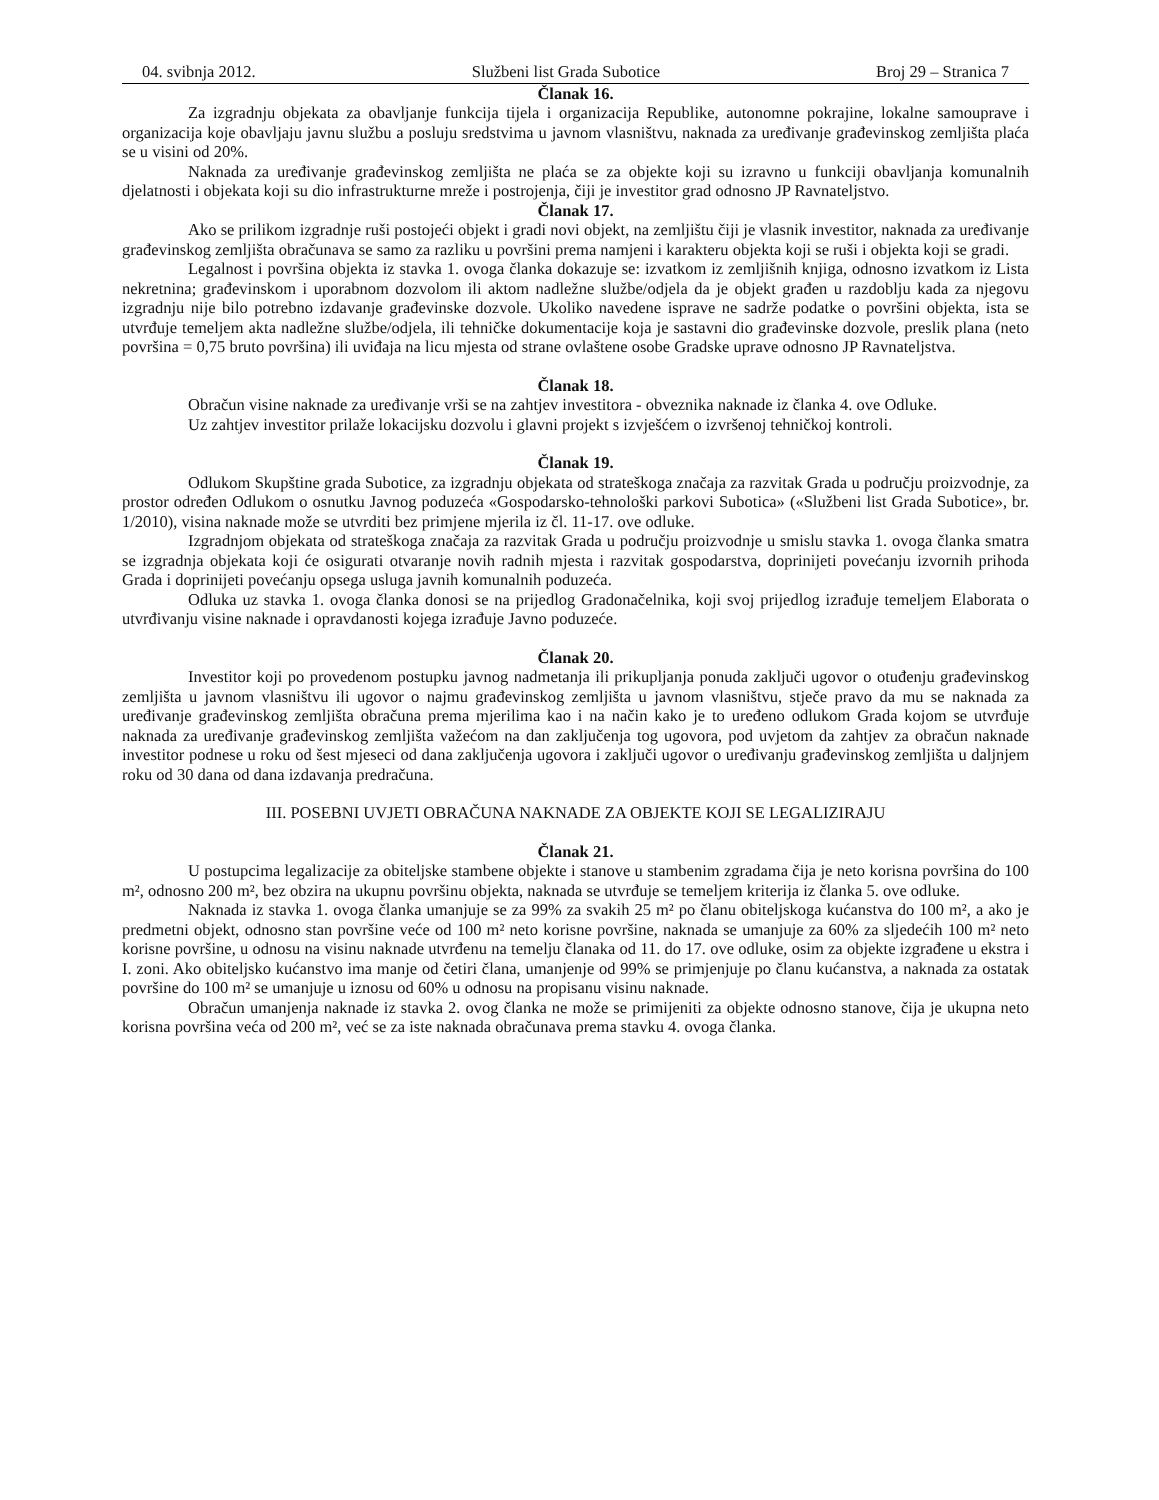04. svibnja 2012. Službeni list Grada Subotice Broj 29 – Stranica 7
Članak 16.
Za izgradnju objekata za obavljanje funkcija tijela i organizacija Republike, autonomne pokrajine, lokalne samouprave i organizacija koje obavljaju javnu službu a posluju sredstvima u javnom vlasništvu, naknada za uređivanje građevinskog zemljišta plaća se u visini od 20%.
Naknada za uređivanje građevinskog zemljišta ne plaća se za objekte koji su izravno u funkciji obavljanja komunalnih djelatnosti i objekata koji su dio infrastrukturne mreže i postrojenja, čiji je investitor grad odnosno JP Ravnateljstvo.
Članak 17.
Ako se prilikom izgradnje ruši postojeći objekt i gradi novi objekt, na zemljištu čiji je vlasnik investitor, naknada za uređivanje građevinskog zemljišta obračunava se samo za razliku u površini prema namjeni i karakteru objekta koji se ruši i objekta koji se gradi.
Legalnost i površina objekta iz stavka 1. ovoga članka dokazuje se: izvatkom iz zemljišnih knjiga, odnosno izvatkom iz Lista nekretnina; građevinskom i uporabnom dozvolom ili aktom nadležne službe/odjela da je objekt građen u razdoblju kada za njegovu izgradnju nije bilo potrebno izdavanje građevinske dozvole. Ukoliko navedene isprave ne sadrže podatke o površini objekta, ista se utvrđuje temeljem akta nadležne službe/odjela, ili tehničke dokumentacije koja je sastavni dio građevinske dozvole, preslik plana (neto površina = 0,75 bruto površina) ili uviđaja na licu mjesta od strane ovlaštene osobe Gradske uprave odnosno JP Ravnateljstva.
Članak 18.
Obračun visine naknade za uređivanje vrši se na zahtjev investitora - obveznika naknade iz članka 4. ove Odluke.
Uz zahtjev investitor prilaže lokacijsku dozvolu i glavni projekt s izvješćem o izvršenoj tehničkoj kontroli.
Članak 19.
Odlukom Skupštine grada Subotice, za izgradnju objekata od strateškoga značaja za razvitak Grada u području proizvodnje, za prostor određen Odlukom o osnutku Javnog poduzeća «Gospodarsko-tehnološki parkovi Subotica» («Službeni list Grada Subotice», br. 1/2010), visina naknade može se utvrditi bez primjene mjerila iz čl. 11-17. ove odluke.
Izgradnjom objekata od strateškoga značaja za razvitak Grada u području proizvodnje u smislu stavka 1. ovoga članka smatra se izgradnja objekata koji će osigurati otvaranje novih radnih mjesta i razvitak gospodarstva, doprinijeti povećanju izvornih prihoda Grada i doprinijeti povećanju opsega usluga javnih komunalnih poduzeća.
Odluka uz stavka 1. ovoga članka donosi se na prijedlog Gradonačelnika, koji svoj prijedlog izrađuje temeljem Elaborata o utvrđivanju visine naknade i opravdanosti kojega izrađuje Javno poduzeće.
Članak 20.
Investitor koji po provedenom postupku javnog nadmetanja ili prikupljanja ponuda zaključi ugovor o otuđenju građevinskog zemljišta u javnom vlasništvu ili ugovor o najmu građevinskog zemljišta u javnom vlasništvu, stječe pravo da mu se naknada za uređivanje građevinskog zemljišta obračuna prema mjerilima kao i na način kako je to uređeno odlukom Grada kojom se utvrđuje naknada za uređivanje građevinskog zemljišta važećom na dan zaključenja tog ugovora, pod uvjetom da zahtjev za obračun naknade investitor podnese u roku od šest mjeseci od dana zaključenja ugovora i zaključi ugovor o uređivanju građevinskog zemljišta u daljnjem roku od 30 dana od dana izdavanja predračuna.
III. POSEBNI UVJETI OBRAČUNA NAKNADE ZA OBJEKTE KOJI SE LEGALIZIRAJU
Članak 21.
U postupcima legalizacije za obiteljske stambene objekte i stanove u stambenim zgradama čija je neto korisna površina do 100 m², odnosno 200 m², bez obzira na ukupnu površinu objekta, naknada se utvrđuje se temeljem kriterija iz članka 5. ove odluke.
Naknada iz stavka 1. ovoga članka umanjuje se za 99% za svakih 25 m² po članu obiteljskoga kućanstva do 100 m², a ako je predmetni objekt, odnosno stan površine veće od 100 m² neto korisne površine, naknada se umanjuje za 60% za sljedećih 100 m² neto korisne površine, u odnosu na visinu naknade utvrđenu na temelju članaka od 11. do 17. ove odluke, osim za objekte izgrađene u ekstra i I. zoni. Ako obiteljsko kućanstvo ima manje od četiri člana, umanjenje od 99% se primjenjuje po članu kućanstva, a naknada za ostatak površine do 100 m² se umanjuje u iznosu od 60% u odnosu na propisanu visinu naknade.
Obračun umanjenja naknade iz stavka 2. ovog članka ne može se primijeniti za objekte odnosno stanove, čija je ukupna neto korisna površina veća od 200 m², već se za iste naknada obračunava prema stavku 4. ovoga članka.